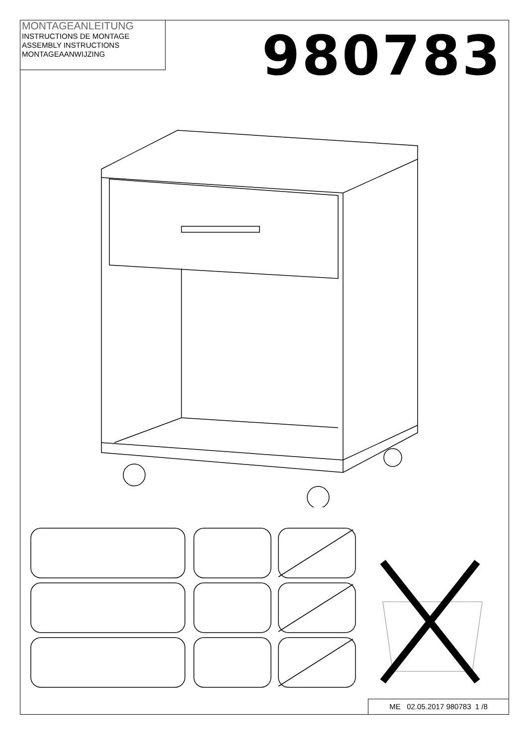MONTAGEANLEITUNG
INSTRUCTIONS DE MONTAGE
ASSEMBLY INSTRUCTIONS
MONTAGEAANWIJZING
980783
ME 02.05.2017 980783 1 /8